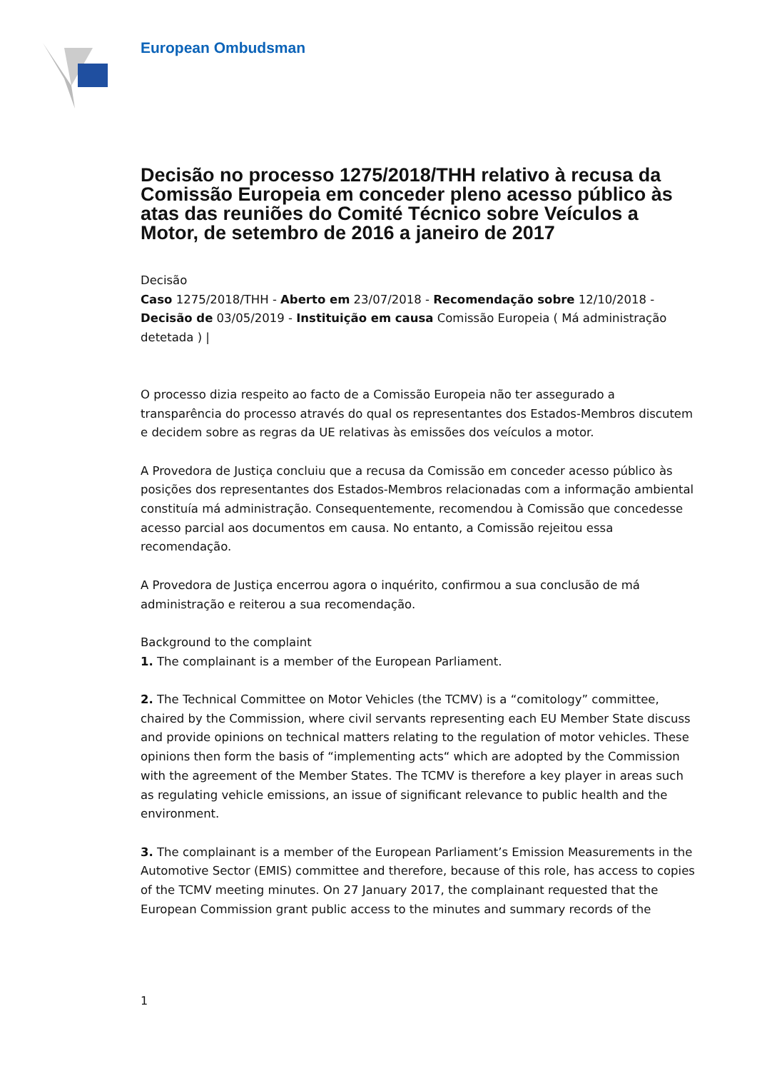European Ombudsman
Decisão no processo 1275/2018/THH relativo à recusa da Comissão Europeia em conceder pleno acesso público às atas das reuniões do Comité Técnico sobre Veículos a Motor, de setembro de 2016 a janeiro de 2017
Decisão
Caso 1275/2018/THH - Aberto em 23/07/2018 - Recomendação sobre 12/10/2018 - Decisão de 03/05/2019 - Instituição em causa Comissão Europeia ( Má administração detetada ) |
O processo dizia respeito ao facto de a Comissão Europeia não ter assegurado a transparência do processo através do qual os representantes dos Estados-Membros discutem e decidem sobre as regras da UE relativas às emissões dos veículos a motor.
A Provedora de Justiça concluiu que a recusa da Comissão em conceder acesso público às posições dos representantes dos Estados-Membros relacionadas com a informação ambiental constituía má administração. Consequentemente, recomendou à Comissão que concedesse acesso parcial aos documentos em causa. No entanto, a Comissão rejeitou essa recomendação.
A Provedora de Justiça encerrou agora o inquérito, confirmou a sua conclusão de má administração e reiterou a sua recomendação.
Background to the complaint
1. The complainant is a member of the European Parliament.
2. The Technical Committee on Motor Vehicles (the TCMV) is a “comitology” committee, chaired by the Commission, where civil servants representing each EU Member State discuss and provide opinions on technical matters relating to the regulation of motor vehicles. These opinions then form the basis of “implementing acts“ which are adopted by the Commission with the agreement of the Member States. The TCMV is therefore a key player in areas such as regulating vehicle emissions, an issue of significant relevance to public health and the environment.
3. The complainant is a member of the European Parliament’s Emission Measurements in the Automotive Sector (EMIS) committee and therefore, because of this role, has access to copies of the TCMV meeting minutes. On 27 January 2017, the complainant requested that the European Commission grant public access to the minutes and summary records of the
1